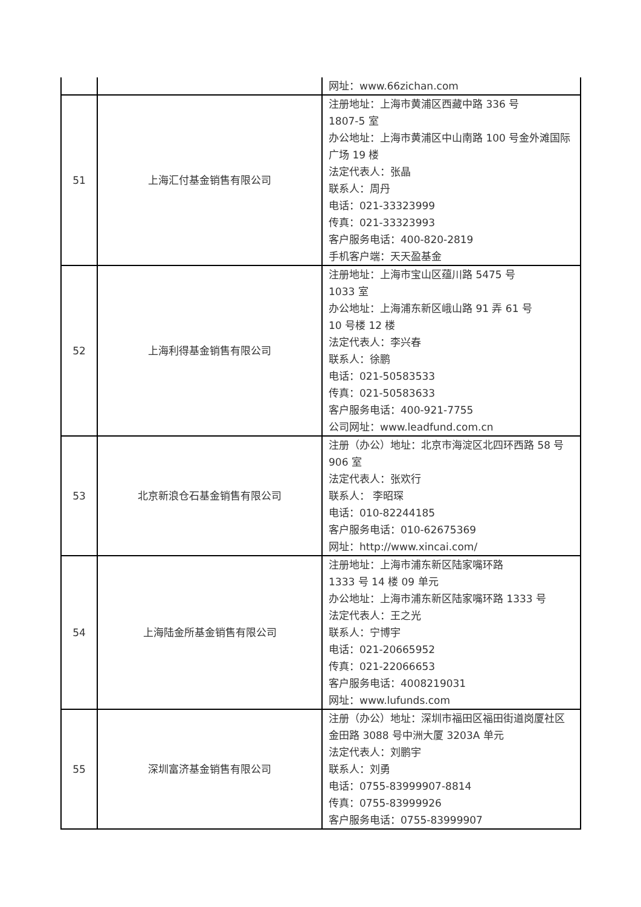| | | 网址：www.66zichan.com |
| 51 | 上海汇付基金销售有限公司 | 注册地址：上海市黄浦区西藏中路 336 号 1807-5 室 办公地址：上海市黄浦区中山南路 100 号金外滩国际广场 19 楼 法定代表人：张晶 联系人：周丹 电话：021-33323999 传真：021-33323993 客户服务电话：400-820-2819 手机客户端：天天盈基金 |
| 52 | 上海利得基金销售有限公司 | 注册地址：上海市宝山区蕴川路 5475 号 1033 室 办公地址：上海浦东新区峨山路 91 弄 61 号 10 号楼 12 楼 法定代表人：李兴春 联系人：徐鹏 电话：021-50583533 传真：021-50583633 客户服务电话：400-921-7755 公司网址：www.leadfund.com.cn |
| 53 | 北京新浪仓石基金销售有限公司 | 注册（办公）地址：北京市海淀区北四环西路 58 号 906 室 法定代表人：张欢行 联系人： 李昭琛 电话：010-82244185 客户服务电话：010-62675369 网址：http://www.xincai.com/ |
| 54 | 上海陆金所基金销售有限公司 | 注册地址：上海市浦东新区陆家嘴环路 1333 号 14 楼 09 单元 办公地址：上海市浦东新区陆家嘴环路 1333 号 法定代表人：王之光 联系人：宁博宇 电话：021-20665952 传真：021-22066653 客户服务电话：4008219031 网址：www.lufunds.com |
| 55 | 深圳富济基金销售有限公司 | 注册（办公）地址：深圳市福田区福田街道岗厦社区金田路 3088 号中洲大厦 3203A 单元 法定代表人：刘鹏宇 联系人：刘勇 电话：0755-83999907-8814 传真：0755-83999926 客户服务电话：0755-83999907 |